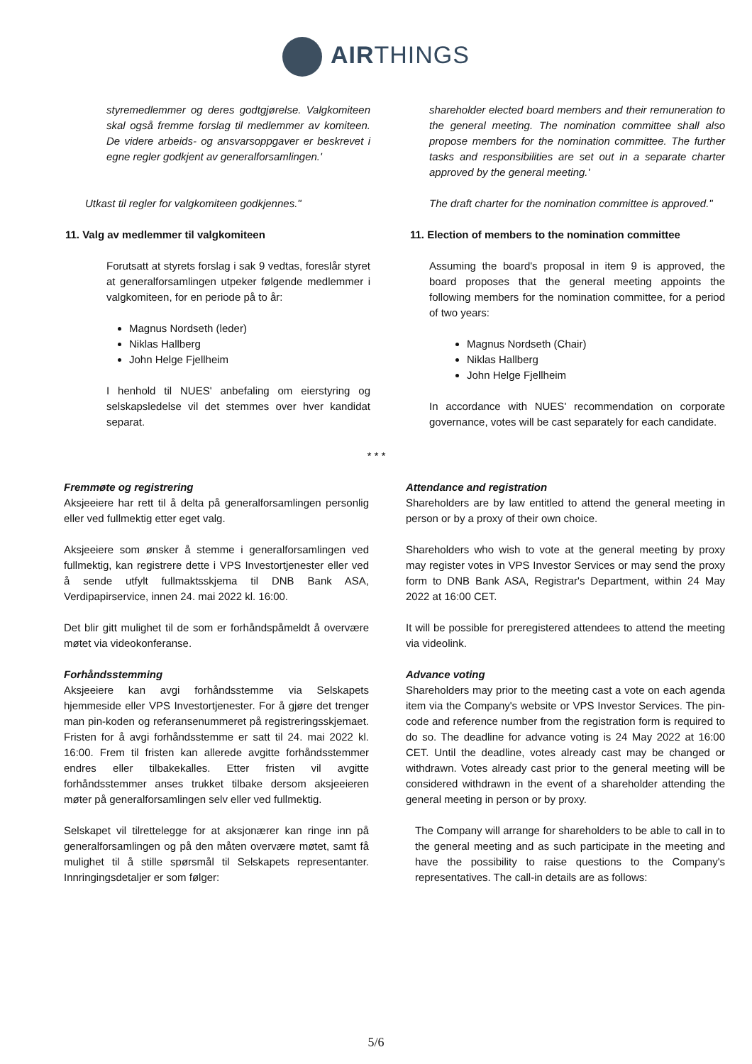AIRTHINGS
styremedlemmer og deres godtgjørelse. Valgkomiteen skal også fremme forslag til medlemmer av komiteen. De videre arbeids- og ansvarsoppgaver er beskrevet i egne regler godkjent av generalforsamlingen.'
shareholder elected board members and their remuneration to the general meeting. The nomination committee shall also propose members for the nomination committee. The further tasks and responsibilities are set out in a separate charter approved by the general meeting.'
Utkast til regler for valgkomiteen godkjennes."
The draft charter for the nomination committee is approved."
11. Valg av medlemmer til valgkomiteen
Forutsatt at styrets forslag i sak 9 vedtas, foreslår styret at generalforsamlingen utpeker følgende medlemmer i valgkomiteen, for en periode på to år:
Magnus Nordseth (leder)
Niklas Hallberg
John Helge Fjellheim
I henhold til NUES' anbefaling om eierstyring og selskapsledelse vil det stemmes over hver kandidat separat.
11. Election of members to the nomination committee
Assuming the board's proposal in item 9 is approved, the board proposes that the general meeting appoints the following members for the nomination committee, for a period of two years:
Magnus Nordseth (Chair)
Niklas Hallberg
John Helge Fjellheim
In accordance with NUES' recommendation on corporate governance, votes will be cast separately for each candidate.
* * *
Fremmøte og registrering
Aksjeeiere har rett til å delta på generalforsamlingen personlig eller ved fullmektig etter eget valg.
Aksjeeiere som ønsker å stemme i generalforsamlingen ved fullmektig, kan registrere dette i VPS Investortjenester eller ved å sende utfylt fullmaktsskjema til DNB Bank ASA, Verdipapirservice, innen 24. mai 2022 kl. 16:00.
Det blir gitt mulighet til de som er forhåndspåmeldt å overvære møtet via videokonferanse.
Forhåndsstemming
Aksjeeiere kan avgi forhåndsstemme via Selskapets hjemmeside eller VPS Investortjenester. For å gjøre det trenger man pin-koden og referansenummeret på registreringsskjemaet. Fristen for å avgi forhåndsstemme er satt til 24. mai 2022 kl. 16:00. Frem til fristen kan allerede avgitte forhåndsstemmer endres eller tilbakekalles. Etter fristen vil avgitte forhåndsstemmer anses trukket tilbake dersom aksjeeieren møter på generalforsamlingen selv eller ved fullmektig.
Selskapet vil tilrettelegge for at aksjonærer kan ringe inn på generalforsamlingen og på den måten overvære møtet, samt få mulighet til å stille spørsmål til Selskapets representanter. Innringingsdetaljer er som følger:
Attendance and registration
Shareholders are by law entitled to attend the general meeting in person or by a proxy of their own choice.
Shareholders who wish to vote at the general meeting by proxy may register votes in VPS Investor Services or may send the proxy form to DNB Bank ASA, Registrar's Department, within 24 May 2022 at 16:00 CET.
It will be possible for preregistered attendees to attend the meeting via videolink.
Advance voting
Shareholders may prior to the meeting cast a vote on each agenda item via the Company's website or VPS Investor Services. The pin-code and reference number from the registration form is required to do so. The deadline for advance voting is 24 May 2022 at 16:00 CET. Until the deadline, votes already cast may be changed or withdrawn. Votes already cast prior to the general meeting will be considered withdrawn in the event of a shareholder attending the general meeting in person or by proxy.
The Company will arrange for shareholders to be able to call in to the general meeting and as such participate in the meeting and have the possibility to raise questions to the Company's representatives. The call-in details are as follows:
5/6